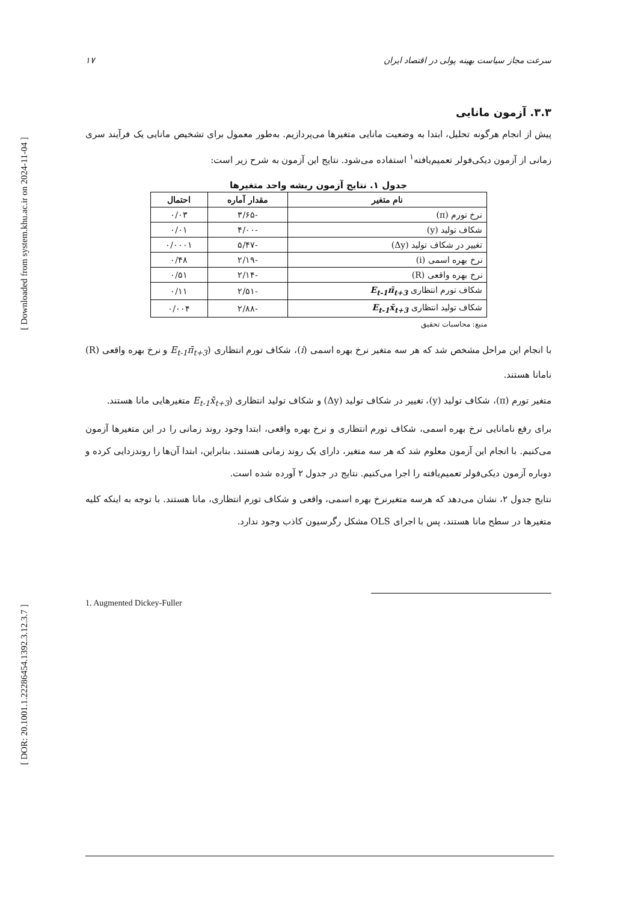[ Downloaded from system.khu.ac.ir on 2024-11-04 ]
[ DOR: 20.1001.1.22286454.1392.3.12.3.7 ]
سرعت مجاز سیاست بهینه پولی در اقتصاد ایران ۱۷
۳.۳. آزمون مانایی
پیش از انجام هرگونه تحلیل، ابتدا به وضعیت مانایی متغیرها می‌پردازیم. به‌طور معمول برای تشخیص مانایی یک فرآیند سری زمانی از آزمون دیکی‌فولر تعمیم‌یافته<sup>۱</sup> استفاده می‌شود. نتایج این آزمون به شرح زیر است:
جدول ۱. نتایج آزمون ریشه واحد متغیرها
| نام متغیر | مقدار آماره | احتمال |
| --- | --- | --- |
| نرخ تورم (π) | -۳/۶۵ | ۰/۰۳ |
| شکاف تولید (y) | -۴/۰۰ | ۰/۰۱ |
| تغییر در شکاف تولید (Δy) | -۵/۴۷ | ۰/۰۰۰۱ |
| نرخ بهره اسمی (i) | -۲/۱۹ | ۰/۴۸ |
| نرخ بهره واقعی (R) | -۲/۱۴ | ۰/۵۱ |
| شکاف تورم انتظاری E<sub>t-1</sub>π̄<sub>t+3</sub> | -۲/۵۱ | ۰/۱۱ |
| شکاف تولید انتظاری E<sub>t-1</sub>x̄<sub>t+3</sub> | -۲/۸۸ | ۰/۰۰۴ |
منبع: محاسبات تحقیق
با انجام این مراحل مشخص شد که هر سه متغیر نرخ بهره اسمی (i)، شکاف تورم انتظاری (E<sub>t-1</sub>π̄<sub>t+3</sub> و نرخ بهره واقعی (R) نامانا هستند.
متغیر تورم (π)، شکاف تولید (y)، تغییر در شکاف تولید (Δy) و شکاف تولید انتظاری (E<sub>t-1</sub>x̄<sub>t+3</sub> متغیرهایی مانا هستند.
برای رفع نامانایی نرخ بهره اسمی، شکاف تورم انتظاری و نرخ بهره واقعی، ابتدا وجود روند زمانی را در این متغیرها آزمون می‌کنیم. با انجام این آزمون معلوم شد که هر سه متغیر، دارای یک روند زمانی هستند. بنابراین، ابتدا آن‌ها را روندزدایی کرده و دوباره آزمون دیکی‌فولر تعمیم‌یافته را اجرا می‌کنیم. نتایج در جدول ۲ آورده شده است.
نتایج جدول ۲، نشان می‌دهد که هرسه متغیرنرخ بهره اسمی، واقعی و شکاف تورم انتظاری، مانا هستند. با توجه به اینکه کلیه متغیرها در سطح مانا هستند، پس با اجرای OLS مشکل رگرسیون کاذب وجود ندارد.
1. Augmented Dickey-Fuller